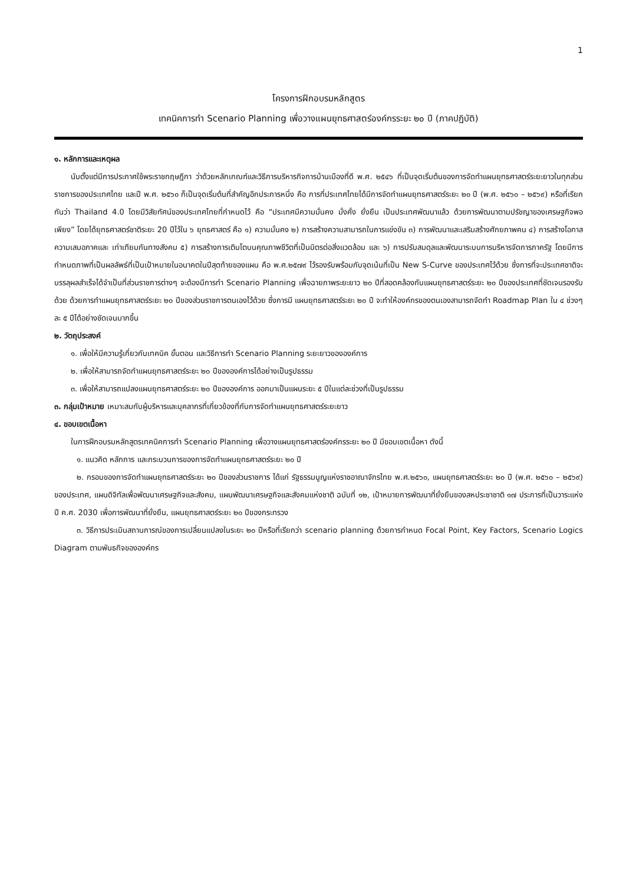1
โครงการฝึกอบรมหลักสูตร
เทคนิคการทำ Scenario Planning เพื่อวางแผนยุทธศาสตร์องค์กรระยะ ๒๐ ปี (ภาคปฏิบัติ)
๑. หลักการและเหตุผล
นับตั้งแต่มีการประกาศใช้พระราชกฤษฎีกา ว่าด้วยหลักเกณฑ์และวิธีการบริหารกิจการบ้านเมืองที่ดี พ.ศ. ๒๕๔๖ ที่เป็นจุดเริ่มต้นของการจัดทำแผนยุทธศาสตร์ระยะยาวในทุกส่วนราชการของประเทศไทย และปี พ.ศ. ๒๕๖๐ ก็เป็นจุดเริ่มต้นที่สำคัญอีกประการหนึ่ง คือ การที่ประเทศไทยได้มีการจัดทำแผนยุทธศาสตร์ระยะ ๒๐ ปี (พ.ศ. ๒๕๖๐ – ๒๕๖๙) หรือที่เรียกกันว่า Thailand 4.0 โดยมีวิสัยทัศน์ของประเทศไทยที่กำหนดไว้ คือ “ประเทศมีความมั่นคง มั่งคั่ง ยั่งยืน เป็นประเทศพัฒนาแล้ว ด้วยการพัฒนาตามปรัชญาของเศรษฐกิจพอเพียง” โดยได้ยุทธศาสตร์ชาติระยะ 20 ปีไว้ใน ๖ ยุทธศาสตร์ คือ ๑) ความมั่นคง ๒) การสร้างความสามารถในการแข่งขัน ๓) การพัฒนาและเสริมสร้างศักยภาพคน ๔) การสร้างโอกาส ความเสมอภาคและ เท่าเทียมกันทางสังคม ๕) การสร้างการเติบโตบนคุณภาพชีวิตที่เป็นมิตรต่อสิ่งแวดล้อม และ ๖) การปรับสมดุลและพัฒนาระบบการบริหารจัดการภาครัฐ โดยมีการกำหนดภาพที่เป็นผลลัพธ์ที่เป็นเป้าหมายในอนาคตในปีสุดท้ายของแผน คือ พ.ศ.๒๕๗๙ ไว้รองรับพร้อมกับจุดเน้นที่เป็น New S-Curve ของประเทศไว้ด้วย ซึ่งการที่จะประเทศชาติจะบรรลุผลสำเร็จได้จำเป็นที่ส่วนราชการต่างๆ จะต้องมีการทำ Scenario Planning เพื่อฉายภาพระยะยาว ๒๐ ปีที่สอดคล้องกับแผนยุทธศาสตร์ระยะ ๒๐ ปีของประเทศที่ชัดเจนรองรับด้วย ด้วยการทำแผนยุทธศาสตร์ระยะ ๒๐ ปีของส่วนราชการตนเองไว้ด้วย ซึ่งการมี แผนยุทธศาสตร์ระยะ ๒๐ ปี จะทำให้องค์กรของตนเองสามารถจัดทำ Roadmap Plan ใน ๔ ช่วงๆ ละ ๕ ปีได้อย่างชัดเจนมากขึ้น
๒. วัตถุประสงค์
๑. เพื่อให้มีความรู้เกี่ยวกับเทคนิค ขั้นตอน และวิธีการทำ Scenario Planning ระยะยาวขององค์การ
๒. เพื่อให้สามารถจัดทำแผนยุทธศาสตร์ระยะ ๒๐ ปีขององค์การได้อย่างเป็นรูปธรรม
๓. เพื่อให้สามารถแปลงแผนยุทธศาสตร์ระยะ ๒๐ ปีขององค์การ ออกมาเป็นแผนระยะ ๕ ปีในแต่ละช่วงที่เป็นรูปธรรม
๓. กลุ่มเป้าหมาย เหมาะสมกับผู้บริหารและบุคลากรที่เกี่ยวข้องที่กับการจัดทำแผนยุทธศาสตร์ระยะยาว
๔. ขอบเขตเนื้อหา
ในการฝึกอบรมหลักสูตรเทคนิคการทำ Scenario Planning เพื่อวางแผนยุทธศาสตร์องค์กรระยะ ๒๐ ปี มีขอบเขตเนื้อหา ดังนี้
๑. แนวคิด หลักการ และกระบวนการของการจัดทำแผนยุทธศาสตร์ระยะ ๒๐ ปี
๒. กรอบของการจัดทำแผนยุทธศาสตร์ระยะ ๒๐ ปีของส่วนราชการ ได้แก่ รัฐธรรมนูญแห่งราชอาณาจักรไทย พ.ศ.๒๕๖๐, แผนยุทธศาสตร์ระยะ ๒๐ ปี (พ.ศ. ๒๕๖๐ – ๒๕๖๙) ของประเทศ, แผนดิจิทัลเพื่อพัฒนาเศรษฐกิจและสังคม, แผนพัฒนาเศรษฐกิจและสังคมแห่งชาติ ฉบับที่ ๑๒, เป้าหมายการพัฒนาที่ยั่งยืนของสหประชาชาติ ๑๗ ประการที่เป็นวาระแห่งปี ค.ศ. 2030 เพื่อการพัฒนาที่ยั่งยืน, แผนยุทธศาสตร์ระยะ ๒๐ ปีของกระทรวง
๓. วิธีการประเมินสถานการณ์ของการเปลี่ยนแปลงในระยะ ๒๐ ปีหรือที่เรียกว่า scenario planning ด้วยการกำหนด Focal Point, Key Factors, Scenario Logics Diagram ตามพันธกิจขององค์กร